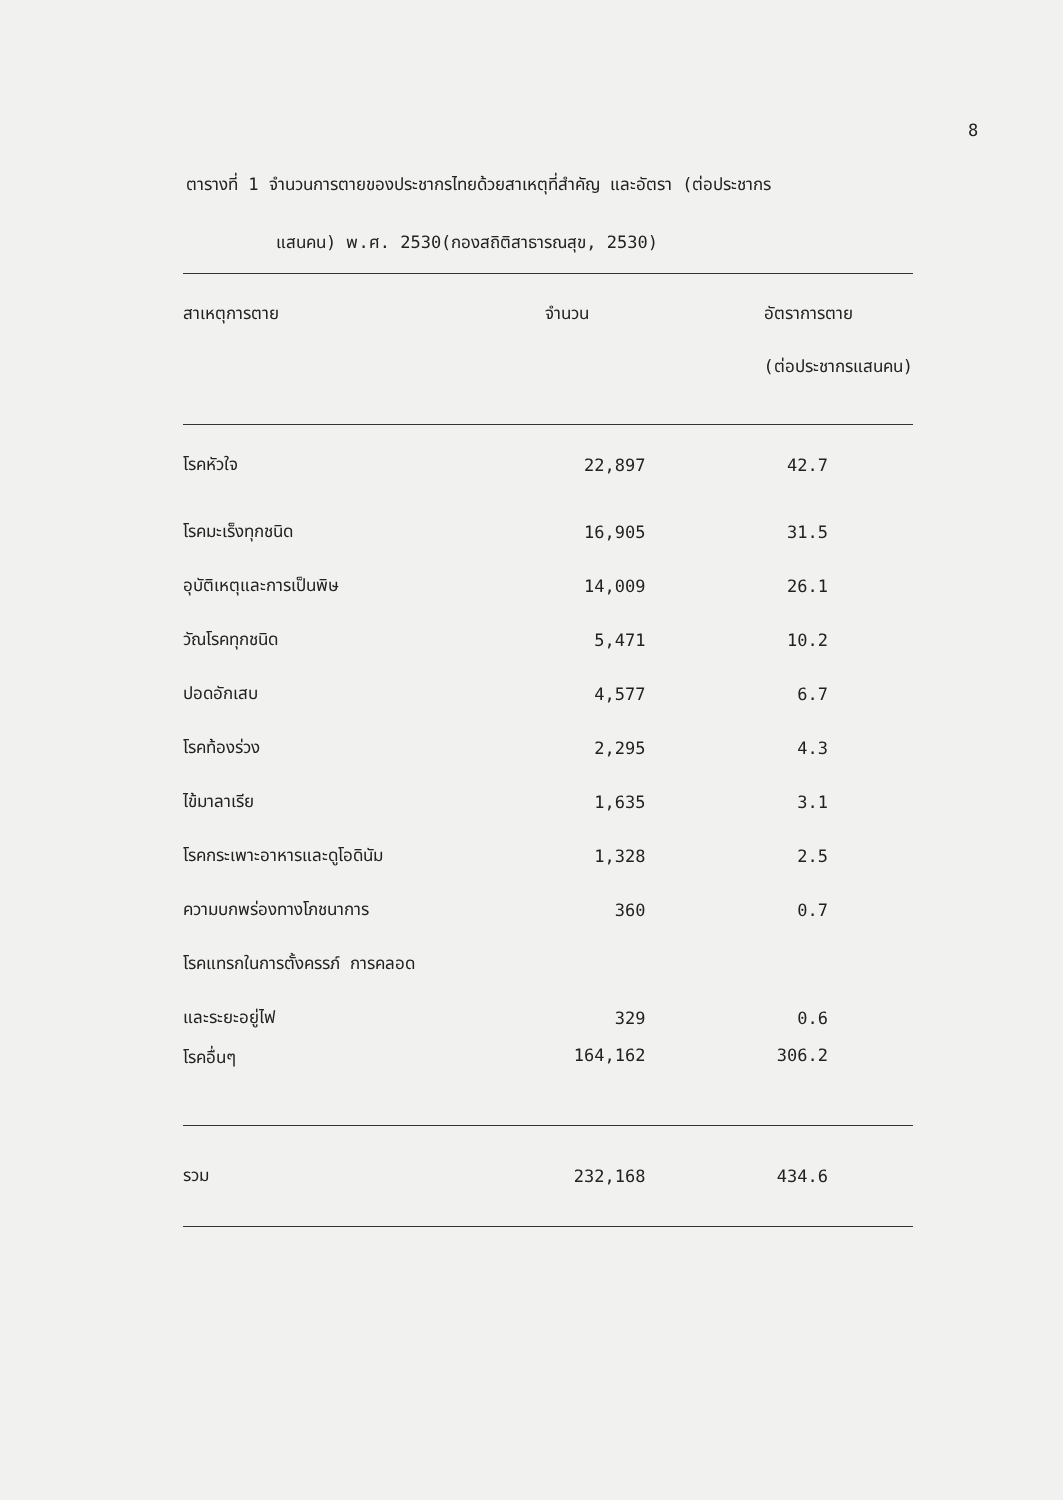8
ตารางที่ 1 จำนวนการตายของประชากรไทยด้วยสาเหตุที่สำคัญ และอัตรา (ต่อประชากร
แสนคน) พ.ศ. 2530(กองสถิติสาธารณสุข, 2530)
| สาเหตุการตาย | จำนวน | อัตราการตาย |
| --- | --- | --- |
| | | (ต่อประชากรแสนคน) |
| โรคหัวใจ | 22,897 | 42.7 |
| โรคมะเร็งทุกชนิด | 16,905 | 31.5 |
| อุบัติเหตุและการเป็นพิษ | 14,009 | 26.1 |
| วัณโรคทุกชนิด | 5,471 | 10.2 |
| ปอดอักเสบ | 4,577 | 6.7 |
| โรคท้องร่วง | 2,295 | 4.3 |
| ไข้มาลาเรีย | 1,635 | 3.1 |
| โรคกระเพาะอาหารและดูโอดินัม | 1,328 | 2.5 |
| ความบกพร่องทางโภชนาการ | 360 | 0.7 |
| โรคแทรกในการตั้งครรภ์ การคลอด | | |
| และระยะอยู่ไฟ | 329 | 0.6 |
| โรคอื่นๆ | 164,162 | 306.2 |
| รวม | 232,168 | 434.6 |